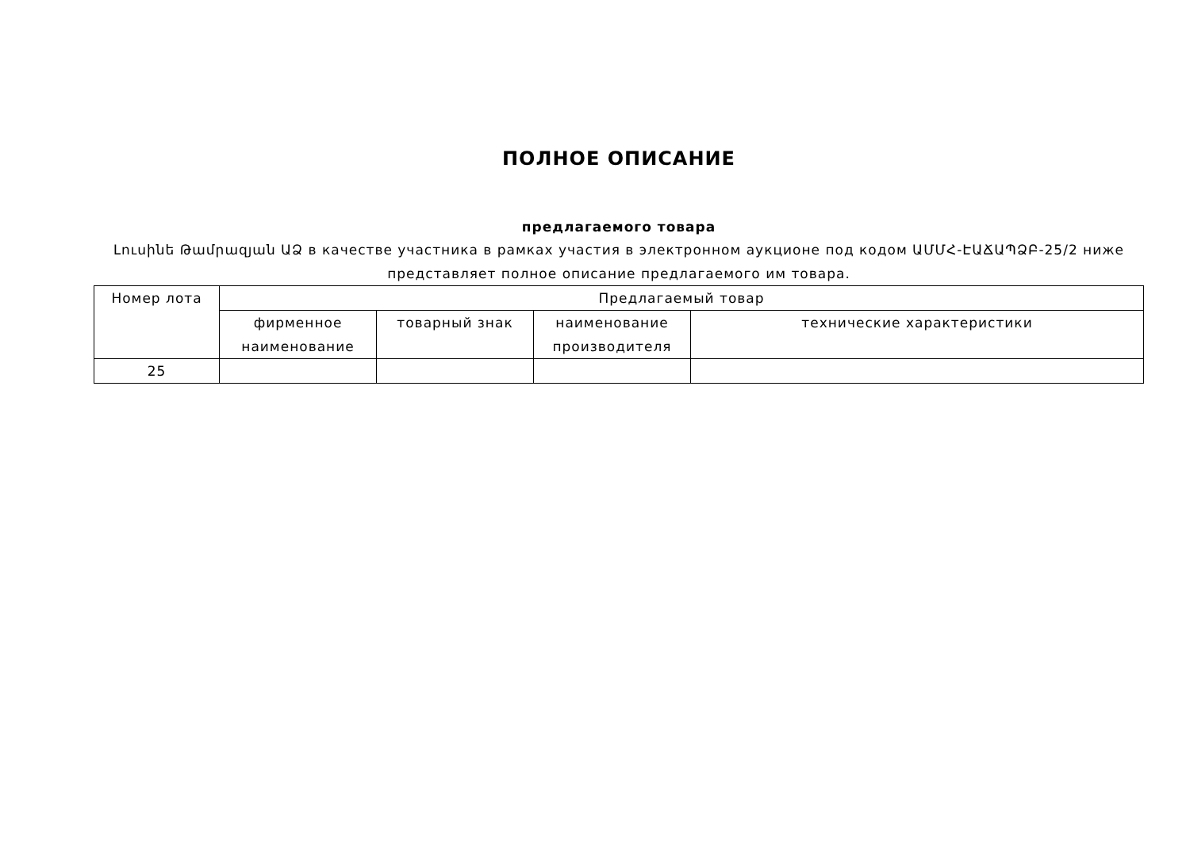ПОЛНОЕ ОПИСАНИЕ
предлагаемого товара
Լուսինե Թամրազյան ԱՁ в качестве участника в рамках участия в электронном аукционе под кодом ԱՄՄՀ-ԷԱՃԱՊՁԲ-25/2 ниже представляет полное описание предлагаемого им товара.
| Номер лота | Предлагаемый товар | | | |
| --- | --- | --- | --- | --- |
| | фирменное наименование | товарный знак | наименование производителя | технические характеристики |
| 25 | | | | |